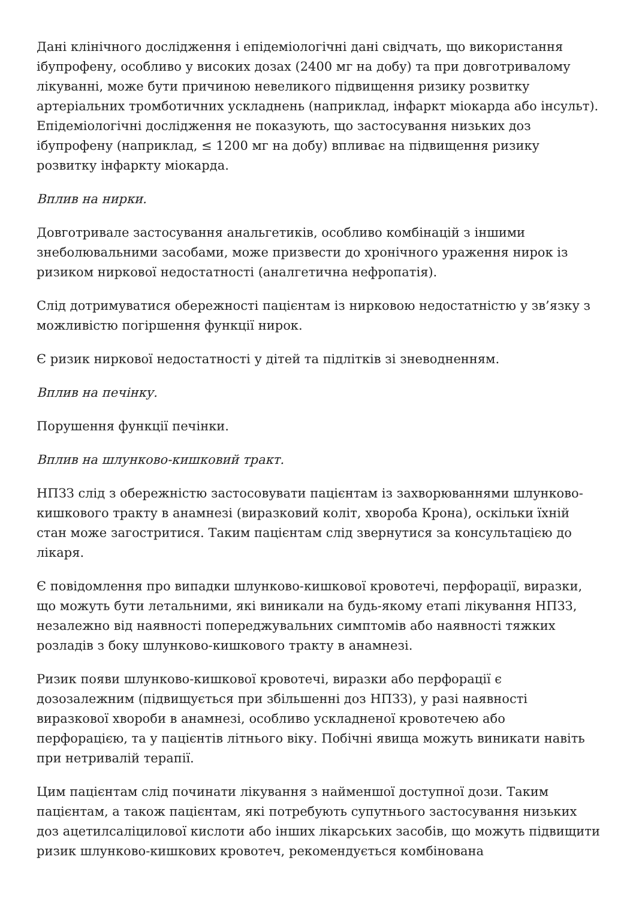Дані клінічного дослідження і епідеміологічні дані свідчать, що використання ібупрофену, особливо у високих дозах (2400 мг на добу) та при довготривалому лікуванні, може бути причиною невеликого підвищення ризику розвитку артеріальних тромботичних ускладнень (наприклад, інфаркт міокарда або інсульт). Епідеміологічні дослідження не показують, що застосування низьких доз ібупрофену (наприклад, ≤ 1200 мг на добу) впливає на підвищення ризику розвитку інфаркту міокарда.
Вплив на нирки.
Довготривале застосування анальгетиків, особливо комбінацій з іншими знеболювальними засобами, може призвести до хронічного ураження нирок із ризиком ниркової недостатності (аналгетична нефропатія).
Слід дотримуватися обережності пацієнтам із нирковою недостатністю у зв’язку з можливістю погіршення функції нирок.
Є ризик ниркової недостатності у дітей та підлітків зі зневодненням.
Вплив на печінку.
Порушення функції печінки.
Вплив на шлунково-кишковий тракт.
НПЗЗ слід з обережністю застосовувати пацієнтам із захворюваннями шлунково-кишкового тракту в анамнезі (виразковий коліт, хвороба Крона), оскільки їхній стан може загостритися. Таким пацієнтам слід звернутися за консультацією до лікаря.
Є повідомлення про випадки шлунково-кишкової кровотечі, перфорації, виразки, що можуть бути летальними, які виникали на будь-якому етапі лікування НПЗЗ, незалежно від наявності попереджувальних симптомів або наявності тяжких розладів з боку шлунково-кишкового тракту в анамнезі.
Ризик появи шлунково-кишкової кровотечі, виразки або перфорації є дозозалежним (підвищується при збільшенні доз НПЗЗ), у разі наявності виразкової хвороби в анамнезі, особливо ускладненої кровотечею або перфорацією, та у пацієнтів літнього віку. Побічні явища можуть виникати навіть при нетривалій терапії.
Цим пацієнтам слід починати лікування з найменшої доступної дози. Таким пацієнтам, а також пацієнтам, які потребують супутнього застосування низьких доз ацетилсаліцилової кислоти або інших лікарських засобів, що можуть підвищити ризик шлунково-кишкових кровотеч, рекомендується комбінована